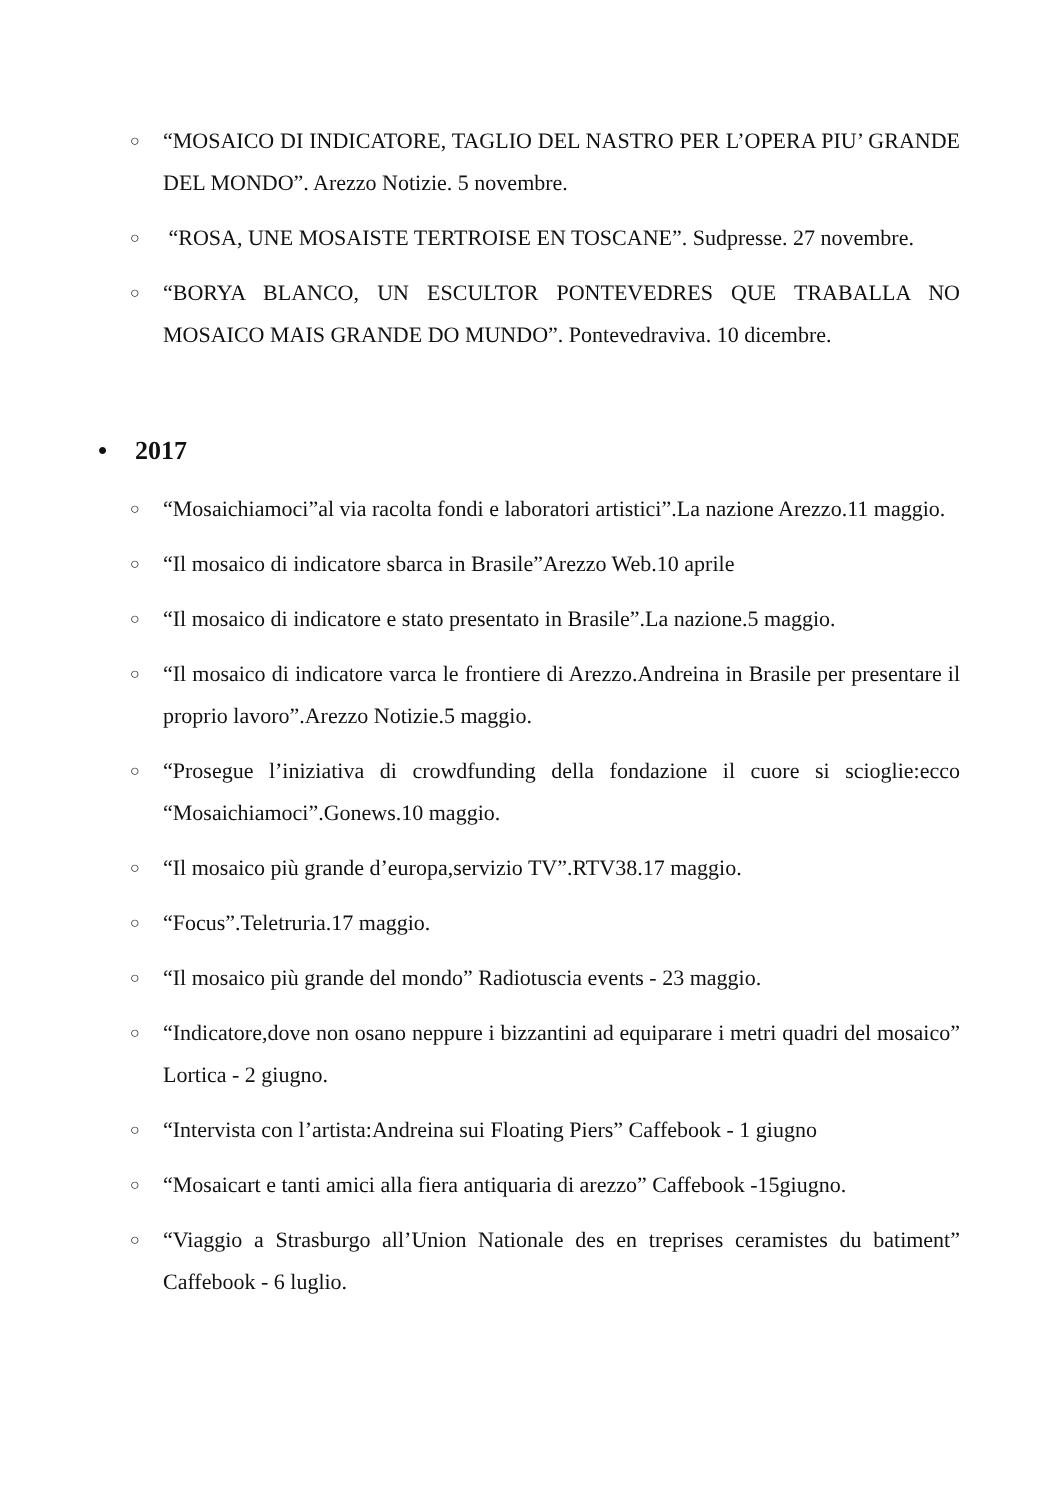○ “MOSAICO DI INDICATORE, TAGLIO DEL NASTRO PER L’OPERA PIU’ GRANDE DEL MONDO”. Arezzo Notizie. 5 novembre.
○ “ROSA, UNE MOSAISTE TERTROISE EN TOSCANE”. Sudpresse. 27 novembre.
○ “BORYA BLANCO, UN ESCULTOR PONTEVEDRES QUE TRABALLA NO MOSAICO MAIS GRANDE DO MUNDO”. Pontevedraviva. 10 dicembre.
• 2017
○ “Mosaichiamoci”al via racolta fondi e laboratori artistici”.La nazione Arezzo.11 maggio.
○ “Il mosaico di indicatore sbarca in Brasile”Arezzo Web.10 aprile
○ “Il mosaico di indicatore e stato presentato in Brasile”.La nazione.5 maggio.
○ “Il mosaico di indicatore varca le frontiere di Arezzo.Andreina in Brasile per presentare il proprio lavoro”.Arezzo Notizie.5 maggio.
○ “Prosegue l’iniziativa di crowdfunding della fondazione il cuore si scioglie:ecco “Mosaichiamoci”.Gonews.10 maggio.
○ “Il mosaico più grande d’europa,servizio TV”.RTV38.17 maggio.
○ “Focus”.Teletruria.17 maggio.
○ “Il mosaico più grande del mondo” Radiotuscia events - 23 maggio.
○ “Indicatore,dove non osano neppure i bizzantini ad equiparare i metri quadri del mosaico” Lortica - 2 giugno.
○ “Intervista con l’artista:Andreina sui Floating Piers” Caffebook - 1 giugno
○ “Mosaicart e tanti amici alla fiera antiquaria di arezzo” Caffebook -15giugno.
○ “Viaggio a Strasburgo all’Union Nationale des en treprises ceramistes du batiment” Caffebook - 6 luglio.